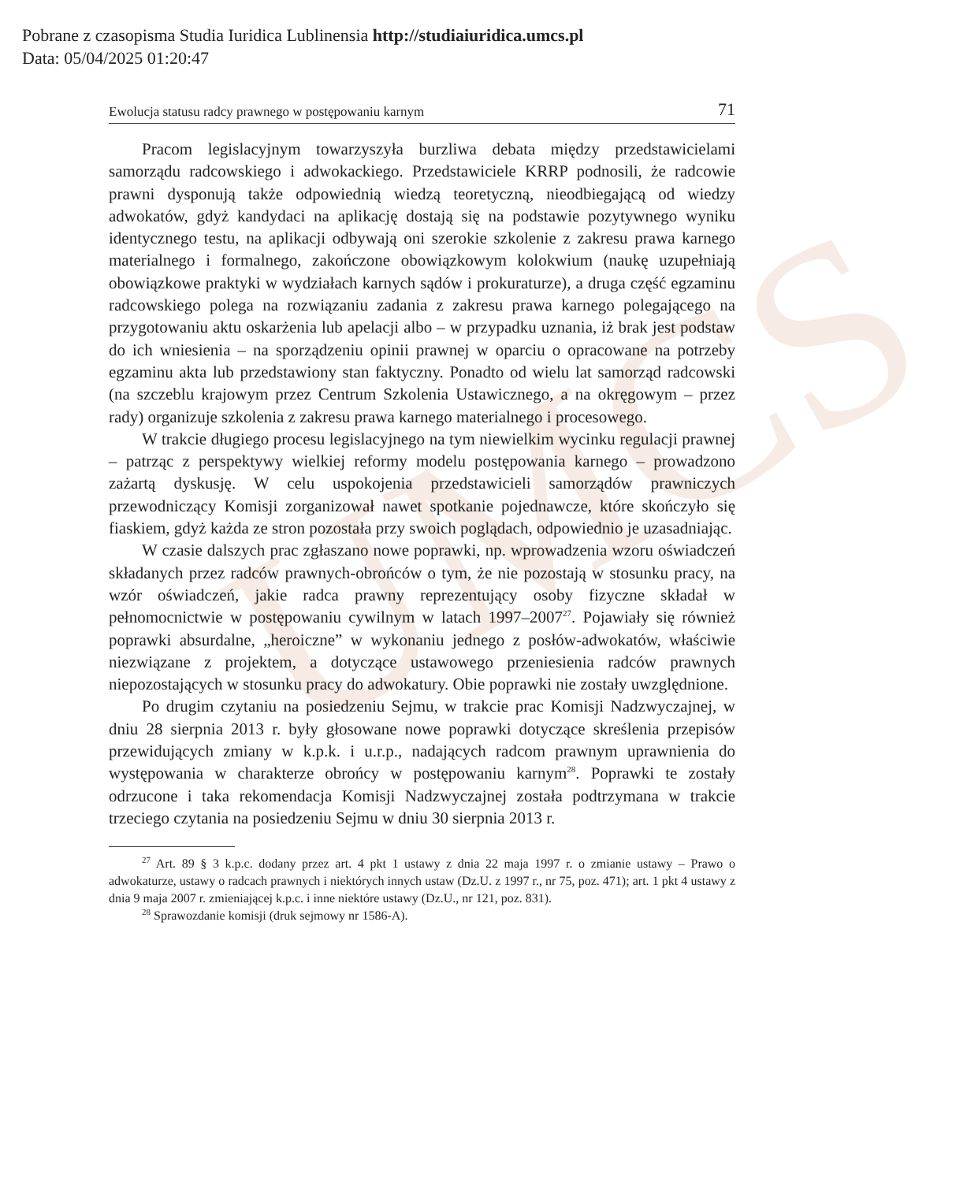Pobrane z czasopisma Studia Iuridica Lublinensia http://studiaiuridica.umcs.pl
Data: 05/04/2025 01:20:47
UMCS
Ewolucja statusu radcy prawnego w postępowaniu karnym 71
Pracom legislacyjnym towarzyszyła burzliwa debata między przedstawicielami samorządu radcowskiego i adwokackiego. Przedstawiciele KRRP podnosili, że radcowie prawni dysponują także odpowiednią wiedzą teoretyczną, nieodbiegającą od wiedzy adwokatów, gdyż kandydaci na aplikację dostają się na podstawie pozytywnego wyniku identycznego testu, na aplikacji odbywają oni szerokie szkolenie z zakresu prawa karnego materialnego i formalnego, zakończone obowiązkowym kolokwium (naukę uzupełniają obowiązkowe praktyki w wydziałach karnych sądów i prokuraturze), a druga część egzaminu radcowskiego polega na rozwiązaniu zadania z zakresu prawa karnego polegającego na przygotowaniu aktu oskarżenia lub apelacji albo – w przypadku uznania, iż brak jest podstaw do ich wniesienia – na sporządzeniu opinii prawnej w oparciu o opracowane na potrzeby egzaminu akta lub przedstawiony stan faktyczny. Ponadto od wielu lat samorząd radcowski (na szczeblu krajowym przez Centrum Szkolenia Ustawicznego, a na okręgowym – przez rady) organizuje szkolenia z zakresu prawa karnego materialnego i procesowego.
W trakcie długiego procesu legislacyjnego na tym niewielkim wycinku regulacji prawnej – patrząc z perspektywy wielkiej reformy modelu postępowania karnego – prowadzono zażartą dyskusję. W celu uspokojenia przedstawicieli samorządów prawniczych przewodniczący Komisji zorganizował nawet spotkanie pojednawcze, które skończyło się fiaskiem, gdyż każda ze stron pozostała przy swoich poglądach, odpowiednio je uzasadniając.
W czasie dalszych prac zgłaszano nowe poprawki, np. wprowadzenia wzoru oświadczeń składanych przez radców prawnych-obrońców o tym, że nie pozostają w stosunku pracy, na wzór oświadczeń, jakie radca prawny reprezentujący osoby fizyczne składał w pełnomocnictwie w postępowaniu cywilnym w latach 1997–2007<sup>27</sup>. Pojawiały się również poprawki absurdalne, „heroiczne” w wykonaniu jednego z posłów-adwokatów, właściwie niezwiązane z projektem, a dotyczące ustawowego przeniesienia radców prawnych niepozostających w stosunku pracy do adwokatury. Obie poprawki nie zostały uwzględnione.
Po drugim czytaniu na posiedzeniu Sejmu, w trakcie prac Komisji Nadzwyczajnej, w dniu 28 sierpnia 2013 r. były głosowane nowe poprawki dotyczące skreślenia przepisów przewidujących zmiany w k.p.k. i u.r.p., nadających radcom prawnym uprawnienia do występowania w charakterze obrońcy w postępowaniu karnym<sup>28</sup>. Poprawki te zostały odrzucone i taka rekomendacja Komisji Nadzwyczajnej została podtrzymana w trakcie trzeciego czytania na posiedzeniu Sejmu w dniu 30 sierpnia 2013 r.
<sup>27</sup> Art. 89 § 3 k.p.c. dodany przez art. 4 pkt 1 ustawy z dnia 22 maja 1997 r. o zmianie ustawy – Prawo o adwokaturze, ustawy o radcach prawnych i niektórych innych ustaw (Dz.U. z 1997 r., nr 75, poz. 471); art. 1 pkt 4 ustawy z dnia 9 maja 2007 r. zmieniającej k.p.c. i inne niektóre ustawy (Dz.U., nr 121, poz. 831).
<sup>28</sup> Sprawozdanie komisji (druk sejmowy nr 1586-A).